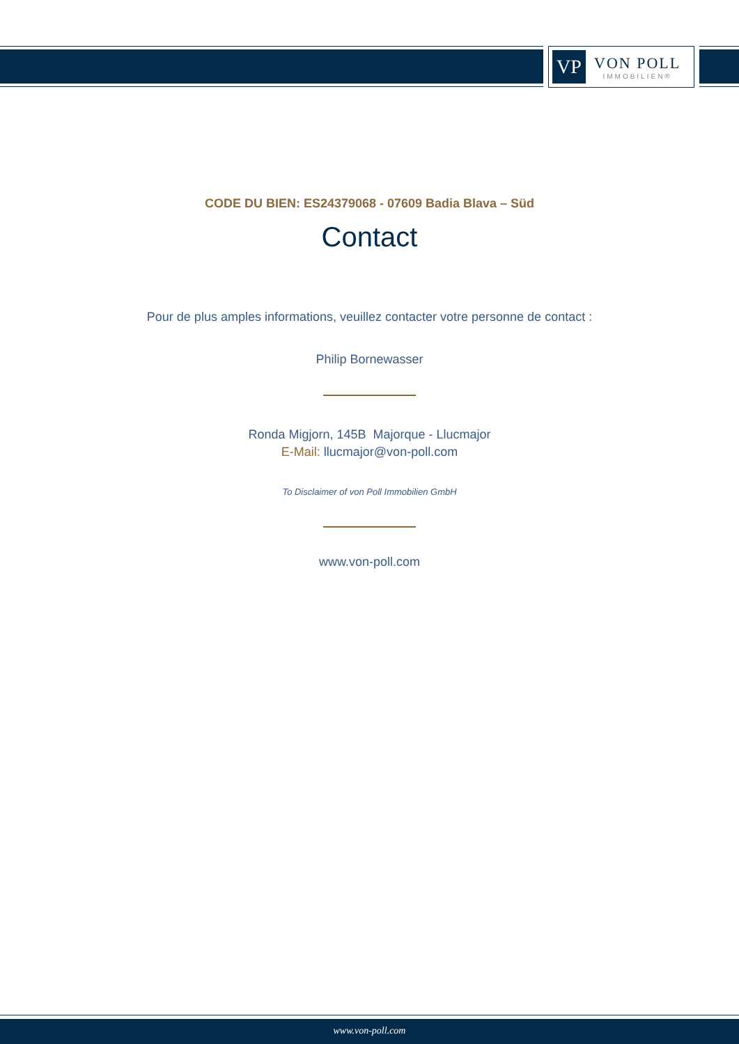VP
VON POLL
IMMOBILIEN®
CODE DU BIEN: ES24379068 - 07609 Badia Blava – Süd
Contact
Pour de plus amples informations, veuillez contacter votre personne de contact :
Philip Bornewasser
Ronda Migjorn, 145B Majorque - Llucmajor
E-Mail: llucmajor@von-poll.com
To Disclaimer of von Poll Immobilien GmbH
www.von-poll.com
www.von-poll.com